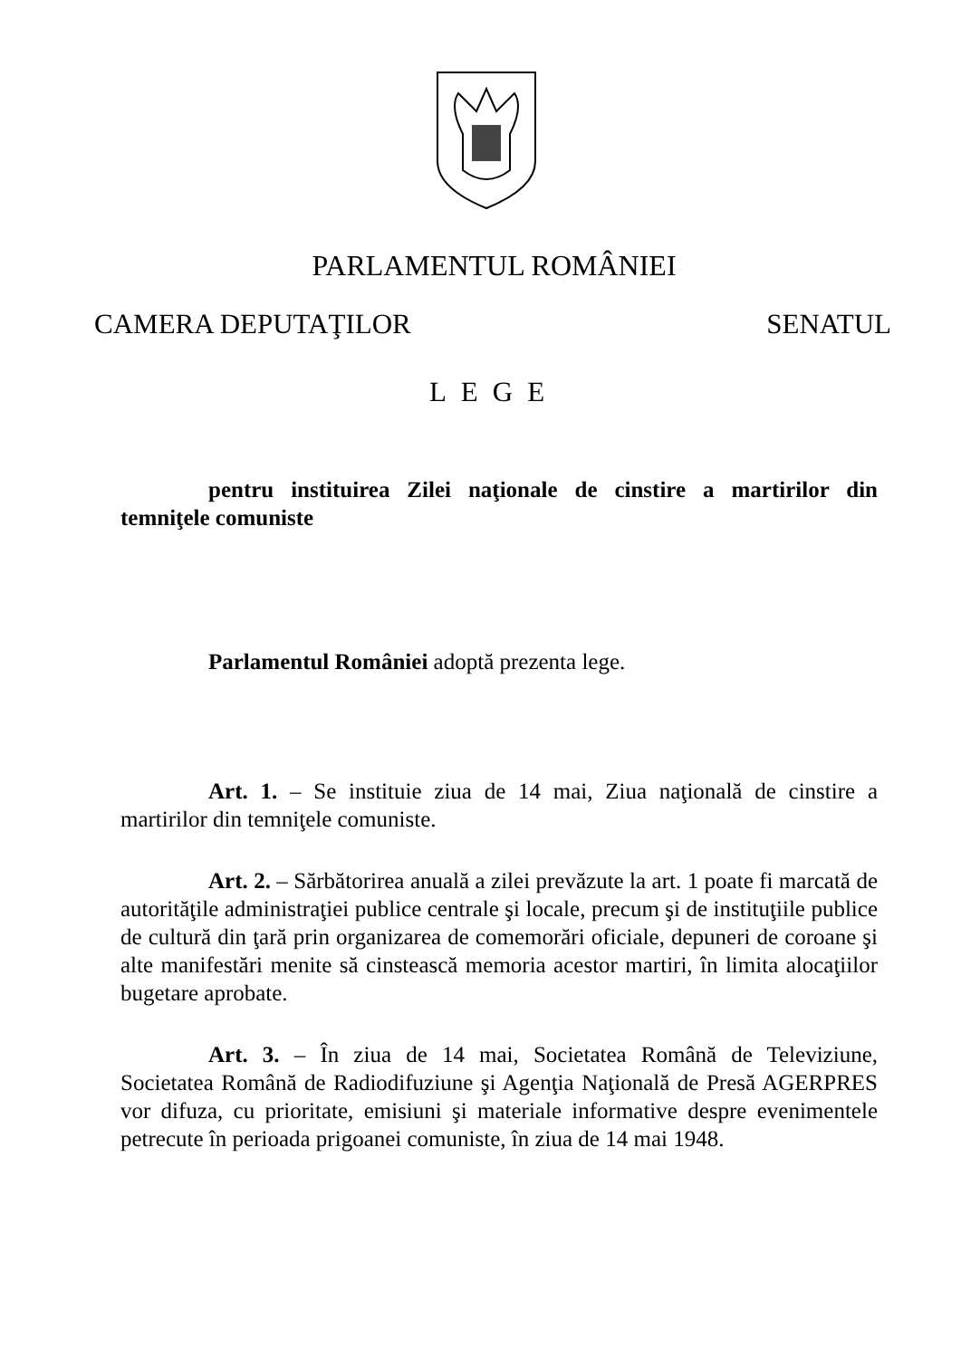PARLAMENTUL ROMÂNIEI
CAMERA DEPUTAŢILOR SENATUL
LEGE
pentru instituirea Zilei naţionale de cinstire a martirilor din temniţele comuniste
Parlamentul României adoptă prezenta lege.
Art. 1. – Se instituie ziua de 14 mai, Ziua naţională de cinstire a martirilor din temniţele comuniste.
Art. 2. – Sărbătorirea anuală a zilei prevăzute la art. 1 poate fi marcată de autorităţile administraţiei publice centrale şi locale, precum şi de instituţiile publice de cultură din ţară prin organizarea de comemorări oficiale, depuneri de coroane şi alte manifestări menite să cinstească memoria acestor martiri, în limita alocaţiilor bugetare aprobate.
Art. 3. – În ziua de 14 mai, Societatea Română de Televiziune, Societatea Română de Radiodifuziune şi Agenţia Naţională de Presă AGERPRES vor difuza, cu prioritate, emisiuni şi materiale informative despre evenimentele petrecute în perioada prigoanei comuniste, în ziua de 14 mai 1948.